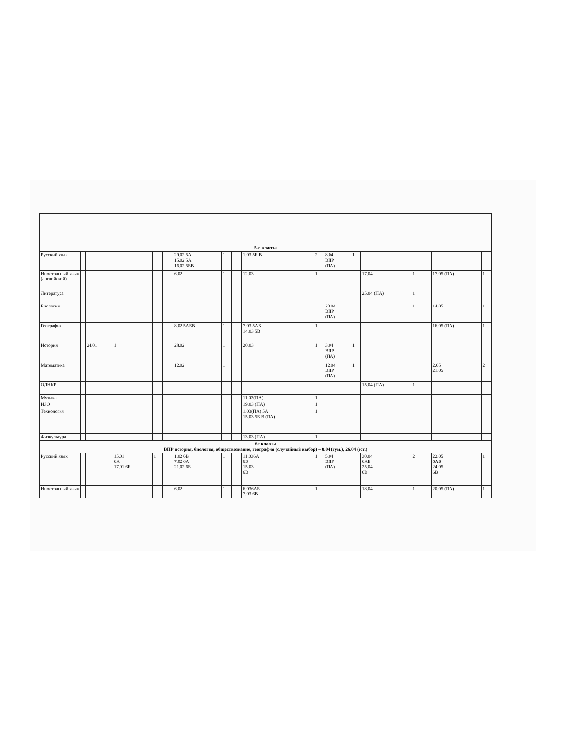| 5-е классы | | | | | | | | | | | | | | | | | | | | |
| Русский язык | | | | | | | 29.02 5А 15.02 5А 16.02 5БВ | 1 | | | 1.03 5Б В | 2 | 8.04 ВПР (ПА) | 1 | | | | | | |
| Иностранный язык (английский) | | | | | | | 6.02 | 1 | | | 12.03 | 1 | | | 17.04 | 1 | | | 17.05 (ПА) | 1 |
| Литература | | | | | | | | | | | | | | | 25.04 (ПА) | 1 | | | | |
| Биология | | | | | | | | | | | | | 23.04 ВПР (ПА) | | | 1 | | | 14.05 | 1 |
| География | | | | | | | 8.02 5АБВ | 1 | | | 7.03 5АБ 14.03 5В | 1 | | | | | | | 16.05 (ПА) | 1 |
| История | | 24.01 | 1 | | | | 28.02 | 1 | | | 20.03 | 1 | 3.04 ВПР (ПА) | 1 | | | | | | |
| Математика | | | | | | | 12.02 | 1 | | | | | 12.04 ВПР (ПА) | 1 | | | | | 2.05 21.05 | 2 |
| ОДНКР | | | | | | | | | | | | | | | 15.04 (ПА) | 1 | | | | |
| Музыка | | | | | | | | | | | 11.03(ПА) | 1 | | | | | | | | |
| ИЗО | | | | | | | | | | | 19.03 (ПА) | 1 | | | | | | | | |
| Технология | | | | | | | | | | | 1.03(ПА) 5А 15.03 5Б В (ПА) | 1 | | | | | | | | |
| Физкультура | | | | | | | | | | | 13.03 (ПА) | 1 | | | | | | | | |
| 6е классы ВПР история, биология, обществознание, география (случайный выбор) – 8.04 (гум.), 26.04 (ест.) | | | | | | | | | | | | | | | | | | | | |
| Русский язык | | | 15.01 6А 17.01 6Б | 1 | | | 1.02 6В 7.02 6А 21.02 6Б | 1 | | | 11.036А 6Б 15.03 6В | 1 | 5.04 ВПР (ПА) | | 30.04 6АБ 25.04 6В | 2 | | | 22.05 6АБ 24.05 6В | 1 |
| Иностранный язык | | | | | | | 6.02 | 1 | | | 6.036АБ 7.03 6В | 1 | | | 18.04 | 1 | | | 20.05 (ПА) | 1 |